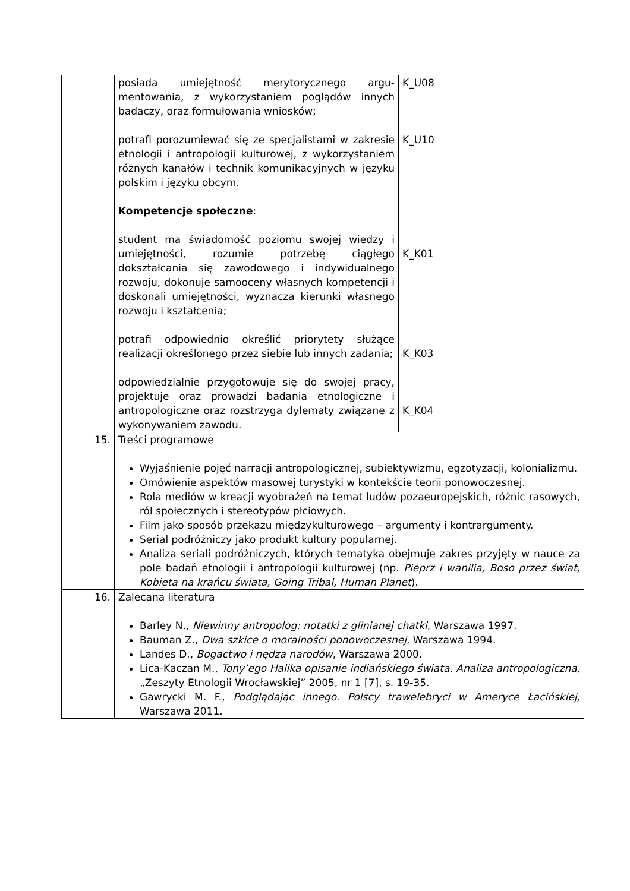| | posiada umiejętność merytorycznego argu-mentowania, z wykorzystaniem poglądów innych badaczy, oraz formułowania wniosków; potrafi porozumiewać się ze specjalistami w zakresie etnologii i antropologii kulturowej, z wykorzystaniem różnych kanałów i technik komunikacyjnych w języku polskim i języku obcym. Kompetencje społeczne : student ma świadomość poziomu swojej wiedzy i umiejętności, rozumie potrzebę ciągłego dokształcania się zawodowego i indywidualnego rozwoju, dokonuje samooceny własnych kompetencji i doskonali umiejętności, wyznacza kierunki własnego rozwoju i kształcenia; potrafi odpowiednio określić priorytety służące realizacji określonego przez siebie lub innych zadania; odpowiedzialnie przygotowuje się do swojej pracy, projektuje oraz prowadzi badania etnologiczne i antropologiczne oraz rozstrzyga dylematy związane z wykonywaniem zawodu. | K_U08 K_U10 K_K01 K_K03 K_K04 |
| 15. | Treści programowe Wyjaśnienie pojęć narracji antropologicznej, subiektywizmu, egzotyzacji, kolonializmu. Omówienie aspektów masowej turystyki w kontekście teorii ponowoczesnej. Rola mediów w kreacji wyobrażeń na temat ludów pozaeuropejskich, różnic rasowych, ról społecznych i stereotypów płciowych. Film jako sposób przekazu międzykulturowego – argumenty i kontrargumenty. Serial podróżniczy jako produkt kultury popularnej. Analiza seriali podróżniczych, których tematyka obejmuje zakres przyjęty w nauce za pole badań etnologii i antropologii kulturowej (np. Pieprz i wanilia, Boso przez świat, Kobieta na krańcu świata, Going Tribal, Human Planet ). | |
| 16. | Zalecana literatura Barley N., Niewinny antropolog: notatki z glinianej chatki , Warszawa 1997. Bauman Z., Dwa szkice o moralności ponowoczesnej , Warszawa 1994. Landes D., Bogactwo i nędza narodów , Warszawa 2000. Lica-Kaczan M., Tony’ego Halika opisanie indiańskiego świata. Analiza antropologiczna , „Zeszyty Etnologii Wrocławskiej” 2005, nr 1 [7], s. 19-35. Gawrycki M. F., Podglądając innego. Polscy trawelebryci w Ameryce Łacińskiej, Warszawa 2011. | |